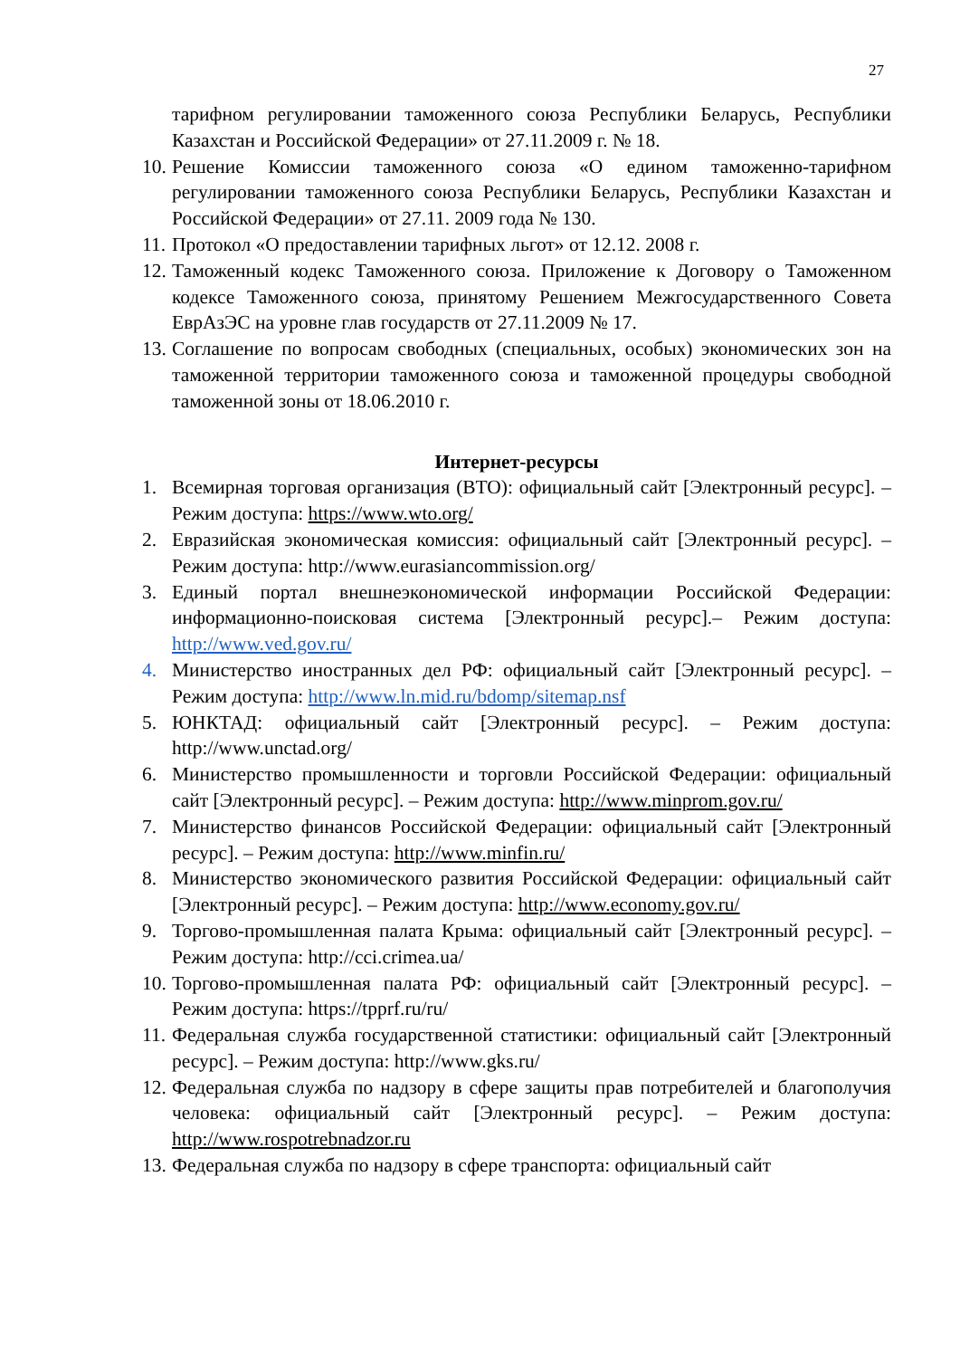27
тарифном регулировании таможенного союза Республики Беларусь, Республики Казахстан и Российской Федерации» от 27.11.2009 г. № 18.
10. Решение Комиссии таможенного союза «О едином таможенно-тарифном регулировании таможенного союза Республики Беларусь, Республики Казахстан и Российской Федерации» от 27.11. 2009 года № 130.
11. Протокол «О предоставлении тарифных льгот» от 12.12. 2008 г.
12. Таможенный кодекс Таможенного союза. Приложение к Договору о Таможенном кодексе Таможенного союза, принятому Решением Межгосударственного Совета ЕврАзЭС на уровне глав государств от 27.11.2009 № 17.
13. Соглашение по вопросам свободных (специальных, особых) экономических зон на таможенной территории таможенного союза и таможенной процедуры свободной таможенной зоны от 18.06.2010 г.
Интернет-ресурсы
1. Всемирная торговая организация (ВТО): официальный сайт [Электронный ресурс]. – Режим доступа: https://www.wto.org/
2. Евразийская экономическая комиссия: официальный сайт [Электронный ресурс]. – Режим доступа: http://www.eurasiancommission.org/
3. Единый портал внешнеэкономической информации Российской Федерации: информационно-поисковая система [Электронный ресурс].– Режим доступа: http://www.ved.gov.ru/
4. Министерство иностранных дел РФ: официальный сайт [Электронный ресурс]. – Режим доступа: http://www.ln.mid.ru/bdomp/sitemap.nsf
5. ЮНКТАД: официальный сайт [Электронный ресурс]. – Режим доступа: http://www.unctad.org/
6. Министерство промышленности и торговли Российской Федерации: официальный сайт [Электронный ресурс]. – Режим доступа: http://www.minprom.gov.ru/
7. Министерство финансов Российской Федерации: официальный сайт [Электронный ресурс]. – Режим доступа: http://www.minfin.ru/
8. Министерство экономического развития Российской Федерации: официальный сайт [Электронный ресурс]. – Режим доступа: http://www.economy.gov.ru/
9. Торгово-промышленная палата Крыма: официальный сайт [Электронный ресурс]. – Режим доступа: http://cci.crimea.ua/
10. Торгово-промышленная палата РФ: официальный сайт [Электронный ресурс]. – Режим доступа: https://tpprf.ru/ru/
11. Федеральная служба государственной статистики: официальный сайт [Электронный ресурс]. – Режим доступа: http://www.gks.ru/
12. Федеральная служба по надзору в сфере защиты прав потребителей и благополучия человека: официальный сайт [Электронный ресурс]. – Режим доступа: http://www.rospotrebnadzor.ru
13. Федеральная служба по надзору в сфере транспорта: официальный сайт